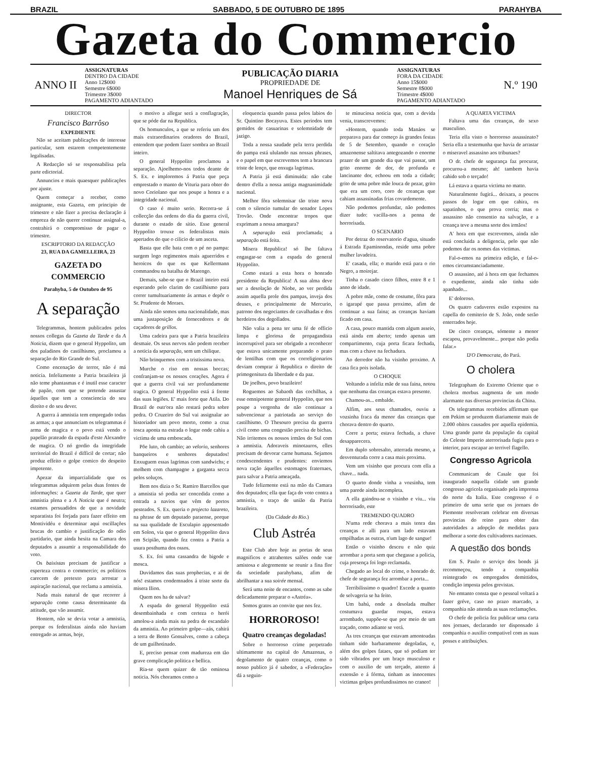BRAZIL SABBADO, 5 DE OUTUBRO DE 1895 PARAHYBA
Gazeta do Commercio
ANNO II
ASSIGNATURAS
DENTRO DA CIDADE
Anno 12$000
Semestre 6$000
Trimestre 3$000
PAGAMENTO ADIANTADO
PUBLICAÇÃO DIARIA
PROPRIEDADE DE
Manoel Henriques de Sá
ASSIGNATURAS
FORA DA CIDADE
Anno 15$000
Semestre 8$000
Trimestre 4$000
PAGAMENTO ADIANTADO
N.º 190
DIRECTOR
Francisco Barrôso
EXPEDIENTE
Não se aceitam publicações de interesse particular, sem estarem competentemente legalisadas.
A Redacção só se responsabilisa pela parte edictorial.
Annuncios e mais quaesquer publicações por ajuste.
Quem começar a receber, como assignante, esta Gazeta, em principio de trimestre e não fizer a precisa declaração á empreza de não querer continuar assignal-a, contrahirá o compromisso de pagar o trimestre.
ESCRIPTORIO DA REDACÇÃO
23, RUA DA GAMELLEIRA, 23
GAZETA DO COMMERCIO
Parahyba, 5 de Outubro de 95
A separação
Telegrammas, hontem publicados pelos nossos collegas da Gazeta da Tarde e da A Noticia, dizem que o general Hyppolito, um dos paladinos do castilhismo, proclamou a separação do Rio Grande do Sul.
Como encenação de terror, não é má noticia. Infelizmente a Patria brazileira já não teme phantasmas e é inutil esse caracter de papão, com que se pretende assustar áquelles que tem a consciencia do seu direito e do seu dever.
A guerra á amnistia tem empregado todas as armas; a que annunciam os telegrammas é arma de magica e o povo está vendo o papelão prateado da espada d'este Alexandre de magica. O nó gordio da integridade territorial do Brazil é difficil de cortar; não produz effeito o golpe comico do despeito impotente.
Apezar da imparcialidade que os telegrammas adquirem pelas duas fontes de informações: a Gazeta da Tarde, que quer amnistia plena e a A Noticia que é neutra; estamos persuadidos de que a novidade separatista foi forjada para fazer effeito em Montividéu e determinar aqui oscillações brucas do cambio e justificação do odio partidario, que ainda hesita na Camara dos deputados a assumir a responsabilidade do voto.
Os baixistas precisam de justificar a esperteza contra o commercio; os politicos carecem de pretexto para arrostar a aspiração nacional, que reclama a amnistia.
Nada mais natural de que recorrer á separação como causa determinante da attitude, que vão assumir.
Hontem, não se devia votar a amnistia, porque os federalistas ainda não haviam entregado as armas, hoje,
o motivo a allegar será a conflagração, que se póde dar na Republica.
Os homunculos, a que se referiu um dos mais extraordinarios oradores do Brazil, entendem que podem fazer sombra ao Brazil inteiro.
O general Hyppolito proclamou a separação. Ajoelhemo-nos todos deante de S. Ex. e imploremos á Patria que peça emprestado o manto de Vituria para obter do novo Coriolano que nos poupe a honra e a integridade nacional.
O caso é muito serio. Recorra-se á collecção das ordens do dia da guerra civil, durante o estado de sitio. Esse general Hyppolito trouxe os federalistas mais apertados do que o cilicio de um asceta.
Basta que elle bata com o pé no pampa: surgem logo regimentos mais aguerridos e heroicos do que os que Kellermann commandou na batalha de Marengo.
Demais, sabe-se que o Brazil inteiro está esperando pelo clarim do castilhismo para correr tumultuariamente ás armas e depôr o Sr. Prudente de Moraes.
Ainda não somos uma nacionalidade, mas uma justaposição de fornecedores e de caçadores de grillos.
Uma cadeira para que a Patria brazileira desmaie. Os seus nervos não podem receber a noticia da separação, sem um chilique.
Não brinquemos com a tristissima nova.
Murche o riso em nossas boccas; confranjam-se os nossos corações. Agora é que a guerra civil vai ser profundamente tragica. O general Hyppolito está á frente das suas legiões. E' mais forte que Atila. Do Brazil de outr'ora não restará pedra sobre pedra. O Cruzeiro do Sul vai assignalar ao historiador um povo morto, como a cruz tosca aponta na estrada o logar onde cahiu a victima de uma emboscada.
Põe luto, oh cambio; ao velorio, senhores banqueiros e senhores deputados! Enxuguem essas lagrimas com sandwichs; e molhem com champagne a garganta secca pelos soluços.
Bem nos dizia o Sr. Ramiro Barcellos que a amnistia só podia ser concedida como a entrada a navios que vêm de portos pesteados. S. Ex. queria o projecto lazareto, na phrase de um deputado paraense, porque na sua qualidade de Esculapio apposentado em Solon, via que o general Hyppolito dava em Scipião, quando fez contra a Patria a usura posthuma dos ossos.
S. Ex. foi uma cassandra de bigode e mosca.
Duvidamos das suas prophecias, e ai de nós! estamos condemnados á triste sorte da misera Ilion.
Quem nos ha de salvar?
A espada do general Hyppolito está desembainhada e com certeza o herói amolou-a ainda mais na pedra de escandalo da amnistia. Ao primeiro golpe—zás, cahirá a terra de Bento Gonsalves, como a cabeça de um guilhotinado.
E, preciso pensar com madureza em tão grave complicação politica e bellica.
Ria-se quem quizer de tão ominosa noticia. Nós choramos como a
eloquencia quando passa pelos labios do Sr. Quintino Bocayuva. Estes periodos tem gemidos de casuarinas e solemnidade de jazigo.
Toda a nossa saudade pela terra perdida do pampa está ululando nas nossas phrases, e o papel em que escrevemos tem a brancura triste de lenço, que enxuga lagrimas.
A Patria já está diminuida: não cabe dentro d'ella a nossa antiga magnanimidade nacional.
Melhor fôra solemnisar tão triste nova com o silencio tumular do senador Lopes Trovão. Onde encontrar tropos que exprimam a nossa amargura?
A separação está proclamada; a separação está feita.
Misera Republica! só lhe faltava engasgar-se com a espada do general Hyppolito.
Como estará a esta hora o honrado presidente da Republica! A sua alma deve ser a desolação de Niobe, ao ver perdida assim aquella prole dos pampas, inveja dos deuses, e principalmente de Mercurio, patrono dos negociantes de cavalhadas e dos herdeiros dos degollados.
Não valia a pena ter uma fé de officio limpa e gloriosa de propagandista incorruptivel para ser obrigado a reconhecer que estava unicamente preparando o prato de lentilhas com que os correligionarios deviam comprar á Republica o direito de primogenitura da liberdade e da paz.
De joelhos, povo brazileiro!
Roguemos ao Sabaoth das cochilhas, a esse omnipotente general Hyppolito, que nos poupe a vergonha de não continuar a subvencionar a patriotada ao serviço do castilhismo. O Thesouro precisa da guerra civil como uma congestão precisa de bichas. Não irritemos os nossos irmãos do Sul com a amnistia. Adoraveis minotauros, elles precisam de devorar carne humana. Sejamos condescendentes e prudentes: enviemos nova ração áquelles estomagos fraternaes, para salvar a Patria ameaçada.
Tudo felizmente está na mão da Camara dos deputados; ella que faça do voto contra a amnistia, o traço de união da Patria brazileira.
(Da Cidade do Rio.)
Club Astréa
Este Club abre hoje as portas de seus magnificos e attrahentes salões onde vae amistosa e alegremente se reunir a fina flor da sociedade parahybana, afim de abrilhantar a sua soirée mensal.
Será uma noite de encantos, como as sabe delicadamente preparar o «Astréa».
Somos gratos ao convite que nos fez.
HORROROSO!
Quatro creanças degoladas!
Sobre o horroroso crime perpetrado ultimamente na capital do Amazonas, o degolamento de quatro creanças, como o nosso publico já é sabedor, a «Federação» dá a seguin-
te minuciosa noticia que, com a devida venia, transcrevemos:
«Hontem, quando toda Manáos se preparava para dar começo ás grandes festas de 5 de Setembro, quando o coração amazonense saltitava antegozando o enorme prazer de um grande dia que vai passar, um grito enorme de dor, de profunda e lancinante dor, echoou em toda a cidade; grito de uma pobre mãe louca de pezar, grito que era um coro, coro de creanças que cahiam assassinadas frias covardemente.
Não podemos profundar, não podemos dizer tudo: vacilla-nos a penna de horrorisada.
O SCENARIO
Por detraz do reservatorio d'agua, situado á Estrada Epaminondas, reside uma pobre mulher lavadeira.
E' casada, ella; o marido está para o rio Negro, a moirejar.
Tinha o casado cinco filhos, entre 8 e 1 anno de idade.
A pobre mãe, como de costume, fôra para o igarapé que passa proximo, afim de continuar a sua faina; as creanças haviam ficado em casa.
A casa, pouco mantida com algum asseio, está ainda em aberto; tendo apenas um compartimento, cuja porta ficara fechada, mas com a chave na fechadura.
Ao derredor não ha visinho proximo. A casa fica pois isolada.
O CHOQUE
Voltando a infeliz mãe de sua faina, notou que nenhuma das creanças estava presente.
Chamou-as... embalde.
Alfim, aos seus chamados, ouviu a vozsinha fraca da menor das creanças que chorava dentro do quarto.
Corre a porta; estava fechada, a chave desapparecera.
Em duplo sobresalto, atterrada mesmo, a desventurada corre a casa mais proxima.
Vem um visinho que procura com ella a chave... nada.
O quarto donde vinha a vozsinha, tem uma parede ainda incompleta.
A ella gaindou-se o visinho e viu... viu horrorisado, este
TREMENDO QUADRO
N'uma rede chorava a mais tenra das creanças e alli para um lado estavam empilhadas as outras, n'um lago de sangue!
Então o visinho desceu e não quiz arrombar a porta sem que chegasse a policia, cuja presença foi logo reclamada.
Chegado ao local do crime, o honrado dr. chefe de segurança fez arrombar a porta...
Terribilissimo o quadro! Excede a quanto de selvageria se ha feito.
Um bahú, onde a desolada mulher costumava guardar roupas, estava arrombado, suppõe-se que por meio de um traçado, como adiante se verá.
As tres creanças que estavam amontoadas tinham sido barbaramente degoladas, e, além dos golpes fataes, que só podiam ter sido vibrados por um braço musculoso e com o auxilio de um terçado, attento á extensão e á fórma, tinham as innocentes victimas golpes profundissimos no craneo!
A QUARTA VICTIMA
Faltava uma das creanças, do sexo masculino.
Teria ella visto o horroroso assassinato? Seria ella a testemunha que havia de arrastar o miseravel assassino aos tribunaes?
O dr. chefe de segurança faz procurar, procurou-a mesmo; ah! tambem havia cahido sob o terçado!
Lá estava a quarta victima no matto.
Naturalmente fugirá... deixara, a poucos passos do logar em que cahira, os sapatinhos, o que prova corria; mas o assassino não consentio na salvação, e a creança teve a mesma sorte dos irmãos!
A' hora em que escrevemos, ainda não está concluida a deligencia, pelo que não podemos dar os nomes das victimas.
Fal-o-emos na primeira edição, e fal-o-emos circumstanciadamente.
O assassino, até á hora em que fechamos o expediente, ainda não tinha sido apanhado...
E' doloroso.
Os quatro cadaveres estão expostos na capella do cemiterio de S. João, onde serão enterrados hoje.
De cinco creanças, sómente a menor escapou, provavelmente... porque não podia falar.»
D'O Democrata, do Pará.
O cholera
Telegrapham do Extremo Oriente que o cholera morbus augmenta de um modo alarmante nas diversas provincias da China.
Os telegrammas recebidos affirmam que em Pekim se produzem diariamente mais de 2.000 obitos causados por aquella epidemia. Uma grande parte da população da capital do Celeste Imperio aterrorisada fugiu para o interior, para escapar ao terrivel flagello.
Congresso Agricola
Communicam de Casale que foi inaugurado naquella cidade um grande congresso agricola organisado pela imprensa do norte da Italia. Este congresso é o primeiro de uma serie que os jornaes do Piemonte resolveram celebrar em diversas provincias do reino para obter das autoridades a adopção de medidas para melhorar a sorte dos cultivadores nacionaes.
A questão dos bonds
Em S. Paulo o serviço dos bonds já recommeçou, tendo a companhia reintegrado os empregados demittidos, condição imposta pelos grevistas.
No emtanto consta que o pessoal voltará a fazer gréve, caso no prazo marcado, a companhia não attenda as suas reclamações.
O chefe de policia fez publicar uma carta nos jornaes, declarando ter disponsado á companhia o auxilio compativel com as suas posses e attribuições.